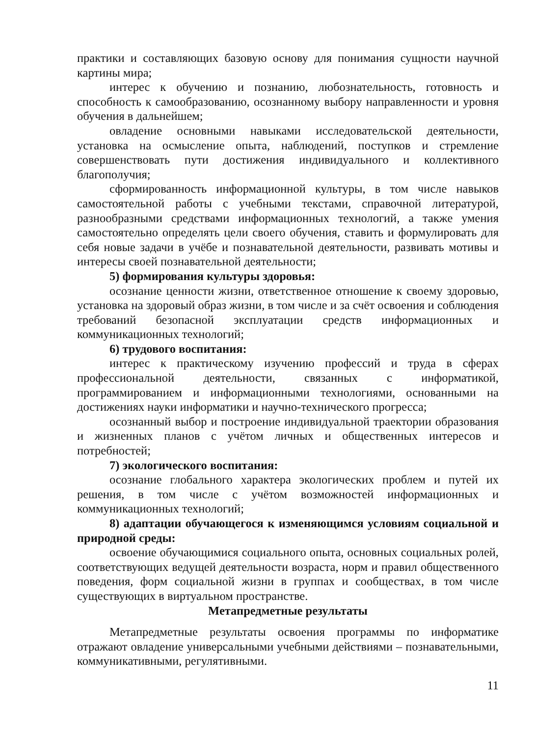практики и составляющих базовую основу для понимания сущности научной картины мира;
интерес к обучению и познанию, любознательность, готовность и способность к самообразованию, осознанному выбору направленности и уровня обучения в дальнейшем;
овладение основными навыками исследовательской деятельности, установка на осмысление опыта, наблюдений, поступков и стремление совершенствовать пути достижения индивидуального и коллективного благополучия;
сформированность информационной культуры, в том числе навыков самостоятельной работы с учебными текстами, справочной литературой, разнообразными средствами информационных технологий, а также умения самостоятельно определять цели своего обучения, ставить и формулировать для себя новые задачи в учёбе и познавательной деятельности, развивать мотивы и интересы своей познавательной деятельности;
5) формирования культуры здоровья:
осознание ценности жизни, ответственное отношение к своему здоровью, установка на здоровый образ жизни, в том числе и за счёт освоения и соблюдения требований безопасной эксплуатации средств информационных и коммуникационных технологий;
6) трудового воспитания:
интерес к практическому изучению профессий и труда в сферах профессиональной деятельности, связанных с информатикой, программированием и информационными технологиями, основанными на достижениях науки информатики и научно-технического прогресса;
осознанный выбор и построение индивидуальной траектории образования и жизненных планов с учётом личных и общественных интересов и потребностей;
7) экологического воспитания:
осознание глобального характера экологических проблем и путей их решения, в том числе с учётом возможностей информационных и коммуникационных технологий;
8) адаптации обучающегося к изменяющимся условиям социальной и природной среды:
освоение обучающимися социального опыта, основных социальных ролей, соответствующих ведущей деятельности возраста, норм и правил общественного поведения, форм социальной жизни в группах и сообществах, в том числе существующих в виртуальном пространстве.
Метапредметные результаты
Метапредметные результаты освоения программы по информатике отражают овладение универсальными учебными действиями – познавательными, коммуникативными, регулятивными.
11